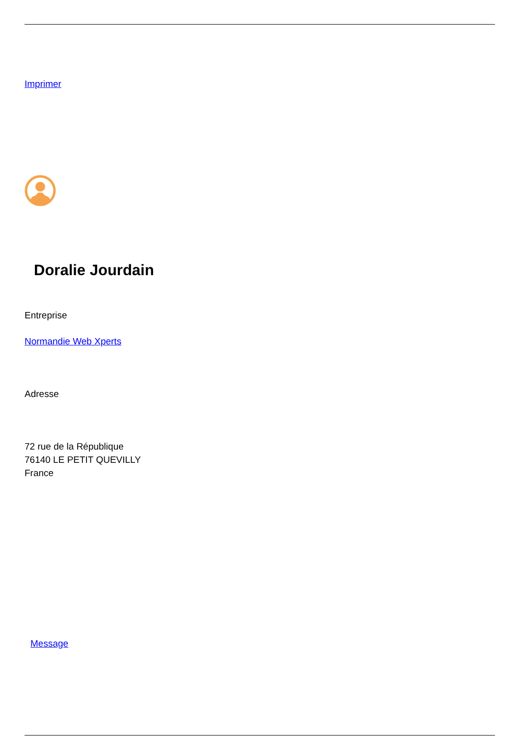Imprimer
Doralie Jourdain
Entreprise
Normandie Web Xperts
Adresse
72 rue de la République
76140 LE PETIT QUEVILLY
France
Message